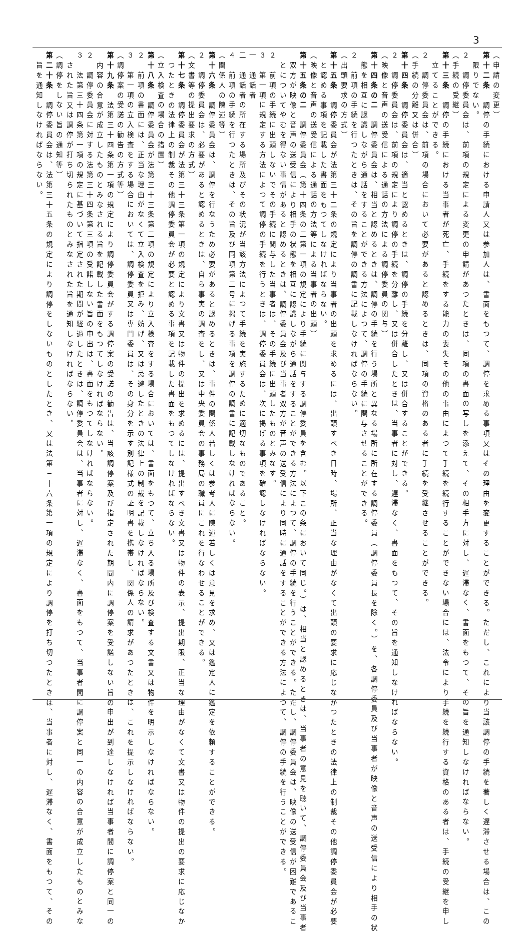3
（申請の変更）
第十二条　調停の手続における申請人又は参加人は、書面をもつて、調停を求める事項又はその理由を変更することができる。ただし、これにより当該調停の手続を著しく遅滞させる場合は、この
限りでない。
２　調停委員会は、前項の規定による変更の申請があつたときは、同項の書面の写しを添えて、その相手方に対し、遅滞なく、書面をもつて、その旨を通知しなければならない。
（手続の受継）
第十三条　調停の手続における当事者が死亡、手続をする能力の喪失その他の事由によつて手続を続行することができない場合には、法令により手続を続行する資格のある者は、手続の受継を申し
立てることができる。
２　調停委員会は、前項の場合において必要があると認めるときは、同項の資格のある者に手続を受継させることができる。
（手続の分離又は併合）
第十四条　調停委員会は、適当と認めるときは、調停の手続を分離し、又は併合することができる。
２　調停委員会は、前項の規定により調停の手続を分離し、又は併合したときは、当事者に対し、遅滞なく、書面をもつて、その旨を通知しなければならない。
（映像と音声の送受信による通話の方法による調停委員の関与）
第十四条の二　調停委員会は、相当と認めるときは、調停の手続を行う場所と異なる場所に所在する調停委員（調停委員長を除く。）を、各調停委員及び当事者が映像と音声の送受信により相手の状
態を相互に認識しながら通話をすることができる方法によつて、調停の手続に関与させることができる。
２　前項の手続を行つたときは、その旨を調停の調書に記載しなければならない。
（出頭要求の方式）
第十五条　調停委員会が法第三十二条の規定により当事者の出頭を求めるには、出頭すべき日時、場所、正当な理由がなくて出頭の要求に応じなかつたときの法律上の制裁その他調停委員会が必要
と認める事項を記載した書面をもつてしなければならない。
（映像と音声の送受信による通話の方法等による当事者の出頭）
第十五条の二　調停委員会（第十四条の二第一項の規定により手続に関与する調停委員を含む。以下この条において同じ。）は、相当と認めるときは、当事者の意見を聴いて、調停委員会及び当事者
双方が映像と音声の送受信により相手の状態を相互に認識しながら通話をすることができる方法によつて、調停の手続を行うことができる。ただし、調停委員会は、映像の送受信が困難であるこ
とについてやむを得ない事情があると認めるときは、調停委員会及び当事者双方が音声の送受信により同時に通話をすることができる方法によつて、調停の手続を行うことができる。
２　前項の手続に出頭しないでその手続に関与した当事者は、その手続に出頭したものとみなす。
３　第一項に規定する方法によつて調停の手続を行うときは、調停委員会は、次に掲げる事項を確認しなければならない。
一　通話者
二　通話者の所在する場所及びその状況が当該方法によつて手続を実施するために適切なものであること。
４　前項の手続を行つたときは、その旨及び同項第二号に掲げる事項を調停の調書に記載しなければならない。
（関係人の陳述等）
第十六条　調停委員会は、調停を行なうため必要があると認めるときは、事件の関係人若しくは参考人に陳述若しくは意見を求め、又は鑑定人に鑑定を依頼することができる。
２　調停委員会は、必要があると認めるときは、自ら事実の調査をし、又は中央委員会の事務局の職員にこれを行なわせることができる。
（文書等の提出要求の方式）
第十七条　調停委員会が法第三十三条第一項の規定により文書又は物件の提出を求めるには、提出すべき文書又は物件の表示、提出期限、正当な理由がなくて文書又は物件の提出の要求に応じなか
つたときの法律上の制裁その他調停委員会が必要と認める事項を記載した書面をもつてしなければならない。
（立入検査の場合の措置）
第十八条　調停委員会が法第三十三条第二項の規定により立入検査をする場合においては、書面をもつて、立ち入る場所及び検査する文書又は物件を明示しなければならない。
２　前項の書面には、正当な理由がなくて立入検査を拒み、妨げ、又は忌避したときの法律上の制裁を記載しなければならない。
３　第一項の立入検査をする場合においては、調停委員又は専門委員は、その身分を示す別記様式の証明書を携帯し、関係人の請求があつたときは、これを提示しなければならない。
（調停案の受諾の勧告の方式等）
第十九条　法第三十四条第一項の規定により調停委員会がする調停案の受諾の勧告は、当該調停案及び指定された期間内に調停案を受諾しない旨の申出が到達しなければ当事者間に調停案と同一の
内容の合意が成立したものとみなされる旨を記載した書面をもつてしなければならない。
２　調停委員会に対する法第三十四条第三項の受諾しない旨の申出は、書面をもつてしなければならない。
３　法第三十四条第一項の規定に基づいて指定された期間が経過したときは、調停委員会は、当事者に対し、遅滞なく、書面をもつて、当事者間に調停案と同一の内容の合意が成立したものとみな
された旨又は調停が打ち切られたものとみなされた旨を通知しなければならない。
（調停をしない旨の通知等）
第二十条　調停委員会は、法第三十五条の規定により調停をしないものとしたとき、又は法第三十六条第一項の規定により調停を打ち切つたときは、当事者に対し、遅滞なく、書面をもつて、その
旨を通知しなければならない。